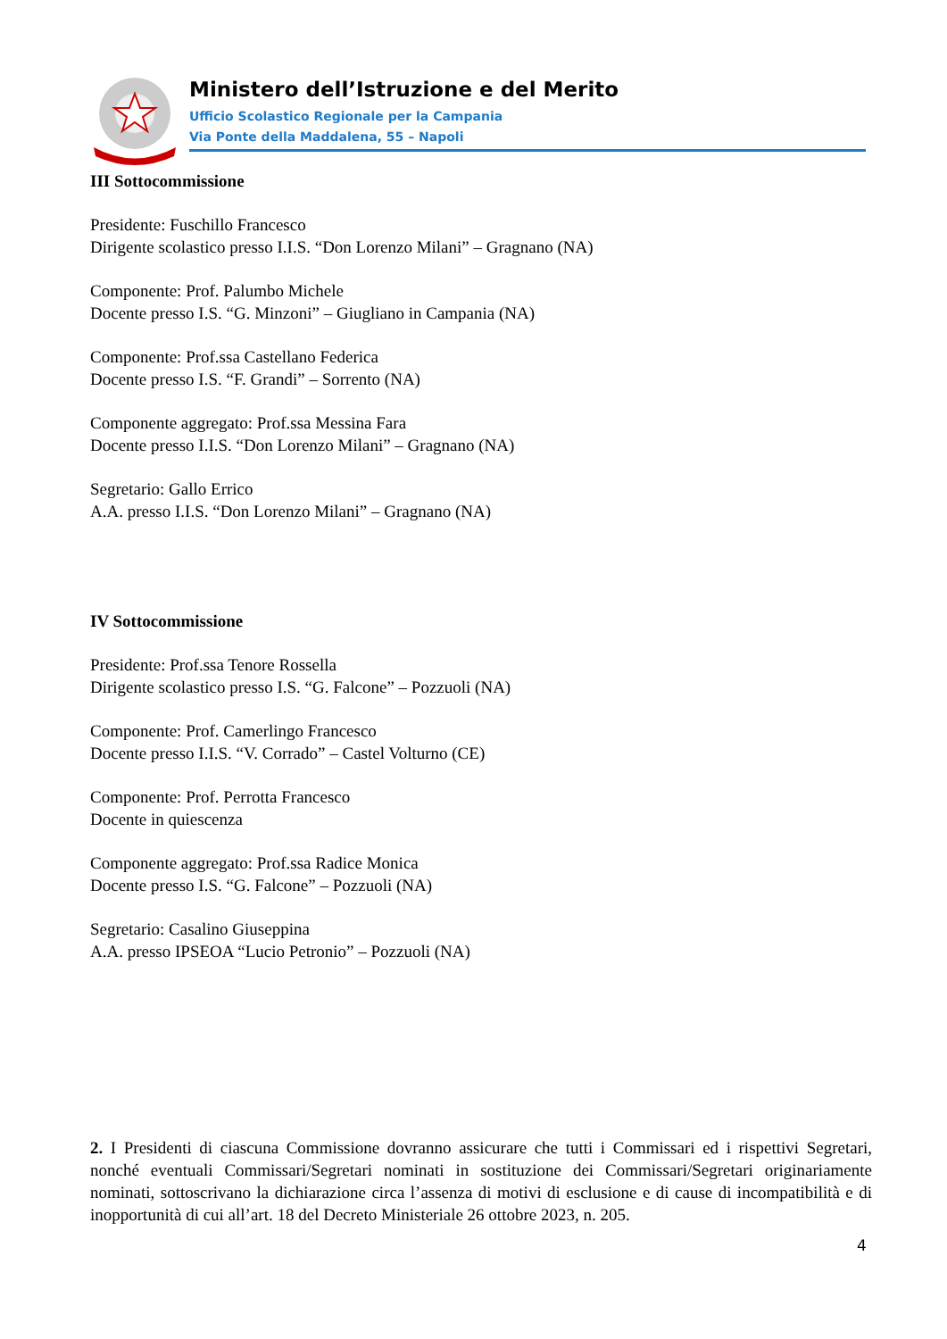Ministero dell’Istruzione e del Merito
Ufficio Scolastico Regionale per la Campania
Via Ponte della Maddalena, 55 – Napoli
III Sottocommissione
Presidente: Fuschillo Francesco
Dirigente scolastico presso I.I.S. “Don Lorenzo Milani” – Gragnano (NA)
Componente: Prof. Palumbo Michele
Docente presso I.S. “G. Minzoni” – Giugliano in Campania (NA)
Componente: Prof.ssa Castellano Federica
Docente presso I.S. “F. Grandi” – Sorrento (NA)
Componente aggregato: Prof.ssa Messina Fara
Docente presso I.I.S. “Don Lorenzo Milani” – Gragnano (NA)
Segretario: Gallo Errico
A.A. presso I.I.S. “Don Lorenzo Milani” – Gragnano (NA)
IV Sottocommissione
Presidente: Prof.ssa Tenore Rossella
Dirigente scolastico presso I.S. “G. Falcone” – Pozzuoli (NA)
Componente: Prof. Camerlingo Francesco
Docente presso I.I.S. “V. Corrado” – Castel Volturno (CE)
Componente: Prof. Perrotta Francesco
Docente in quiescenza
Componente aggregato: Prof.ssa Radice Monica
Docente presso I.S. “G. Falcone” – Pozzuoli (NA)
Segretario: Casalino Giuseppina
A.A. presso IPSEOA “Lucio Petronio” – Pozzuoli (NA)
2. I Presidenti di ciascuna Commissione dovranno assicurare che tutti i Commissari ed i rispettivi Segretari, nonché eventuali Commissari/Segretari nominati in sostituzione dei Commissari/Segretari originariamente nominati, sottoscrivano la dichiarazione circa l’assenza di motivi di esclusione e di cause di incompatibilità e di inopportunità di cui all’art. 18 del Decreto Ministeriale 26 ottobre 2023, n. 205.
4